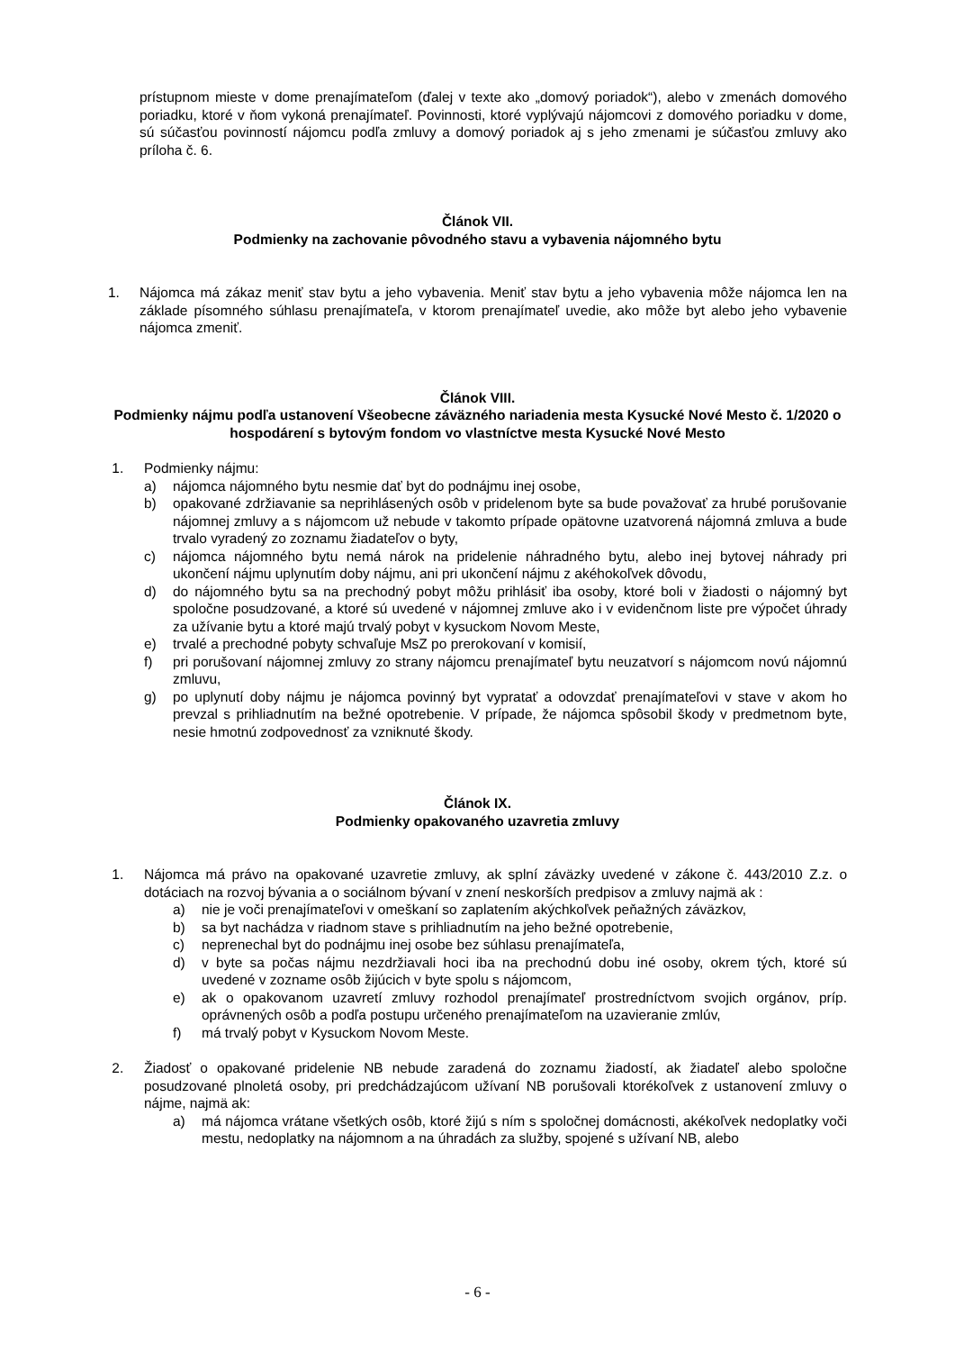prístupnom mieste v dome prenajímateľom (ďalej v texte ako „domový poriadok“), alebo v zmenách domového poriadku, ktoré v ňom vykoná prenajímateľ. Povinnosti, ktoré vyplývajú nájomcovi z domového poriadku v dome, sú súčasťou povinností nájomcu podľa zmluvy a domový poriadok aj s jeho zmenami je súčasťou zmluvy ako príloha č. 6.
Článok VII.
Podmienky na zachovanie pôvodného stavu a vybavenia nájomného bytu
1. Nájomca má zákaz meniť stav bytu a jeho vybavenia. Meniť stav bytu a jeho vybavenia môže nájomca len na základe písomného súhlasu prenajímateľa, v ktorom prenajímateľ uvedie, ako môže byt alebo jeho vybavenie nájomca zmeniť.
Článok VIII.
Podmienky nájmu podľa ustanovení Všeobecne záväzného nariadenia mesta Kysucké Nové Mesto č. 1/2020 o hospodárení s bytovým fondom vo vlastníctve mesta Kysucké Nové Mesto
1. Podmienky nájmu:
a) nájomca nájomného bytu nesmie dať byt do podnájmu inej osobe,
b) opakované zdržiavanie sa neprihlásených osôb v pridelenom byte sa bude považovať za hrubé porušovanie nájomnej zmluvy a s nájomcom už nebude v takomto prípade opätovne uzatvorená nájomná zmluva a bude trvalo vyradený zo zoznamu žiadateľov o byty,
c) nájomca nájomného bytu nemá nárok na pridelenie náhradného bytu, alebo inej bytovej náhrady pri ukončení nájmu uplynutím doby nájmu, ani pri ukončení nájmu z akéhokoľvek dôvodu,
d) do nájomného bytu sa na prechodný pobyt môžu prihlásiť iba osoby, ktoré boli v žiadosti o nájomný byt spoločne posudzované, a ktoré sú uvedené v nájomnej zmluve ako i v evidenčnom liste pre výpočet úhrady za užívanie bytu a ktoré majú trvalý pobyt v kysuckom Novom Meste,
e) trvalé a prechodné pobyty schvaľuje MsZ po prerokovaní v komisií,
f) pri porušovaní nájomnej zmluvy zo strany nájomcu prenajímateľ bytu neuzatvorí s nájomcom novú nájomnú zmluvu,
g) po uplynutí doby nájmu je nájomca povinný byt vypratať a odovzdať prenajímateľovi v stave v akom ho prevzal s prihliadnutím na bežné opotrebenie. V prípade, že nájomca spôsobil škody v predmetnom byte, nesie hmotnú zodpovednosť za vzniknuté škody.
Článok IX.
Podmienky opakovaného uzavretia zmluvy
1. Nájomca má právo na opakované uzavretie zmluvy, ak splní záväzky uvedené v zákone č. 443/2010 Z.z. o dotáciach na rozvoj bývania a o sociálnom bývaní v znení neskorších predpisov a zmluvy najmä ak :
a) nie je voči prenajímateľovi v omeškaní so zaplatením akýchkoľvek peňažných záväzkov,
b) sa byt nachádza v riadnom stave s prihliadnutím na jeho bežné opotrebenie,
c) neprenechal byt do podnájmu inej osobe bez súhlasu prenajímateľa,
d) v byte sa počas nájmu nezdržiavali hoci iba na prechodnú dobu iné osoby, okrem tých, ktoré sú uvedené v zozname osôb žijúcich v byte spolu s nájomcom,
e) ak o opakovanom uzavretí zmluvy rozhodol prenajímateľ prostredníctvom svojich orgánov, príp. oprávnených osôb a podľa postupu určeného prenajímateľom na uzavieranie zmlúv,
f) má trvalý pobyt v Kysuckom Novom Meste.
2. Žiadosť o opakované pridelenie NB nebude zaradená do zoznamu žiadostí, ak žiadateľ alebo spoločne posudzované plnoletá osoby, pri predchádzajúcom užívaní NB porušovali ktorékoľvek z ustanovení zmluvy o nájme, najmä ak:
a) má nájomca vrátane všetkých osôb, ktoré žijú s ním s spoločnej domácnosti, akékoľvek nedoplatky voči mestu, nedoplatky na nájomnom a na úhradách za služby, spojené s užívaní NB, alebo
- 6 -